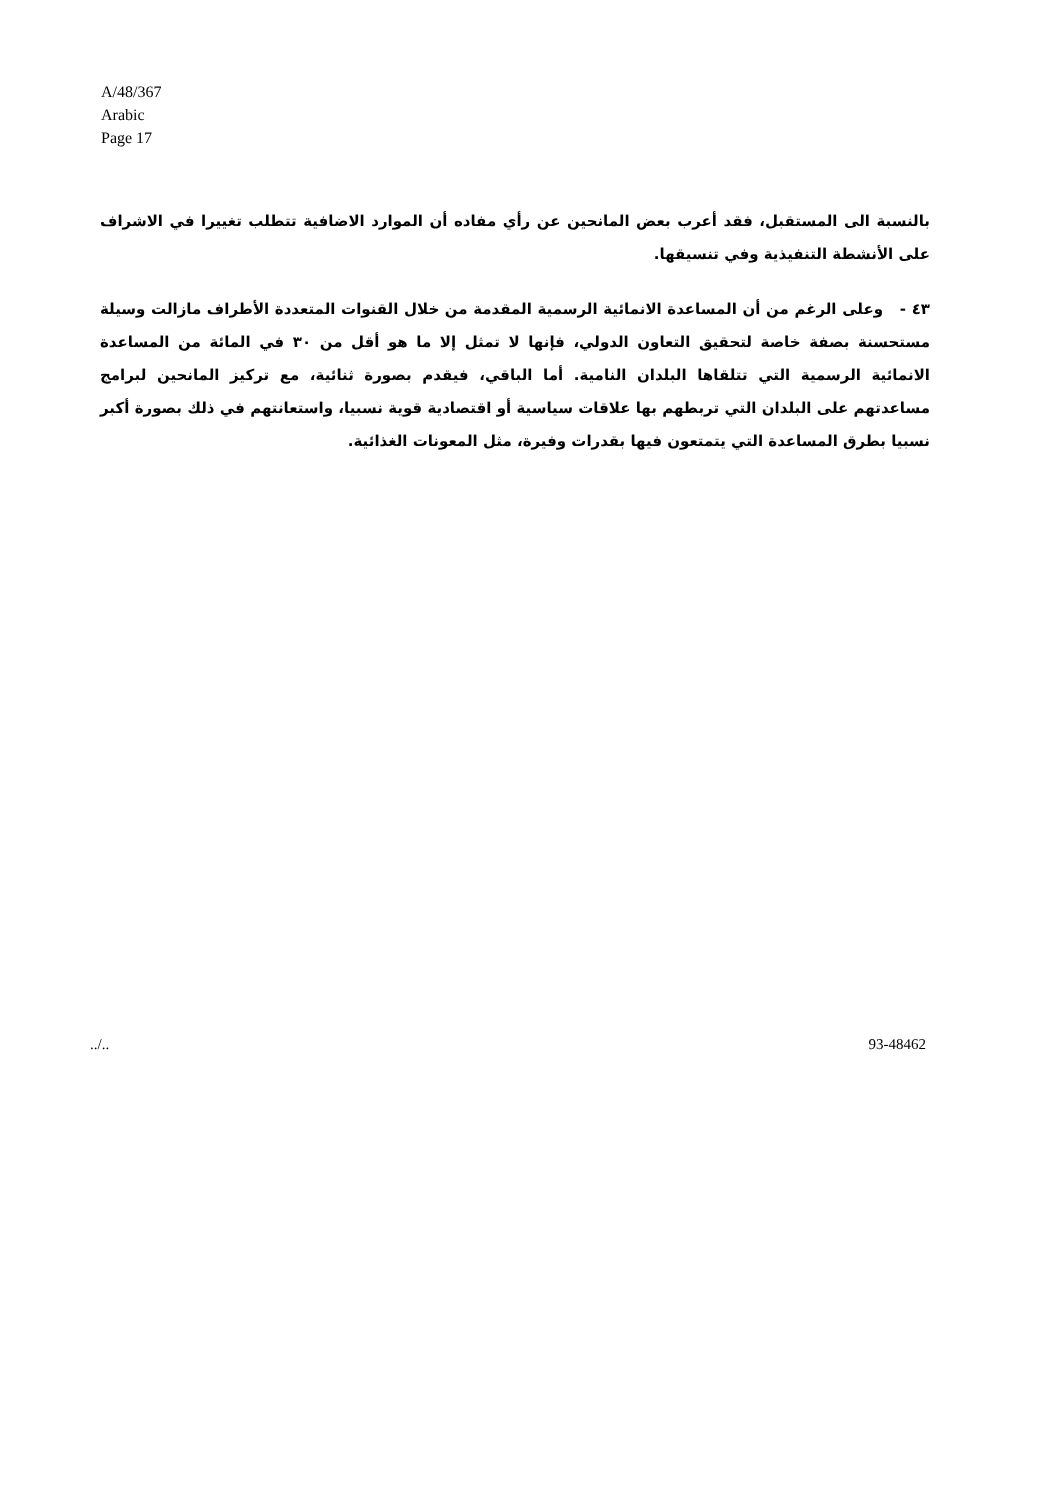A/48/367
Arabic
Page 17
بالنسبة الى المستقبل، فقد أعرب بعض المانحين عن رأي مفاده أن الموارد الاضافية تتطلب تغييرا في الاشراف على الأنشطة التنفيذية وفي تنسيقها.
٤٣ - وعلى الرغم من أن المساعدة الانمائية الرسمية المقدمة من خلال القنوات المتعددة الأطراف مازالت وسيلة مستحسنة بصفة خاصة لتحقيق التعاون الدولي، فإنها لا تمثل إلا ما هو أقل من ٣٠ في المائة من المساعدة الانمائية الرسمية التي تتلقاها البلدان النامية. أما الباقي، فيقدم بصورة ثنائية، مع تركيز المانحين لبرامج مساعدتهم على البلدان التي تربطهم بها علاقات سياسية أو اقتصادية قوية نسبيا، واستعانتهم في ذلك بصورة أكبر نسبيا بطرق المساعدة التي يتمتعون فيها بقدرات وفيرة، مثل المعونات الغذائية.
../.. 93-48462